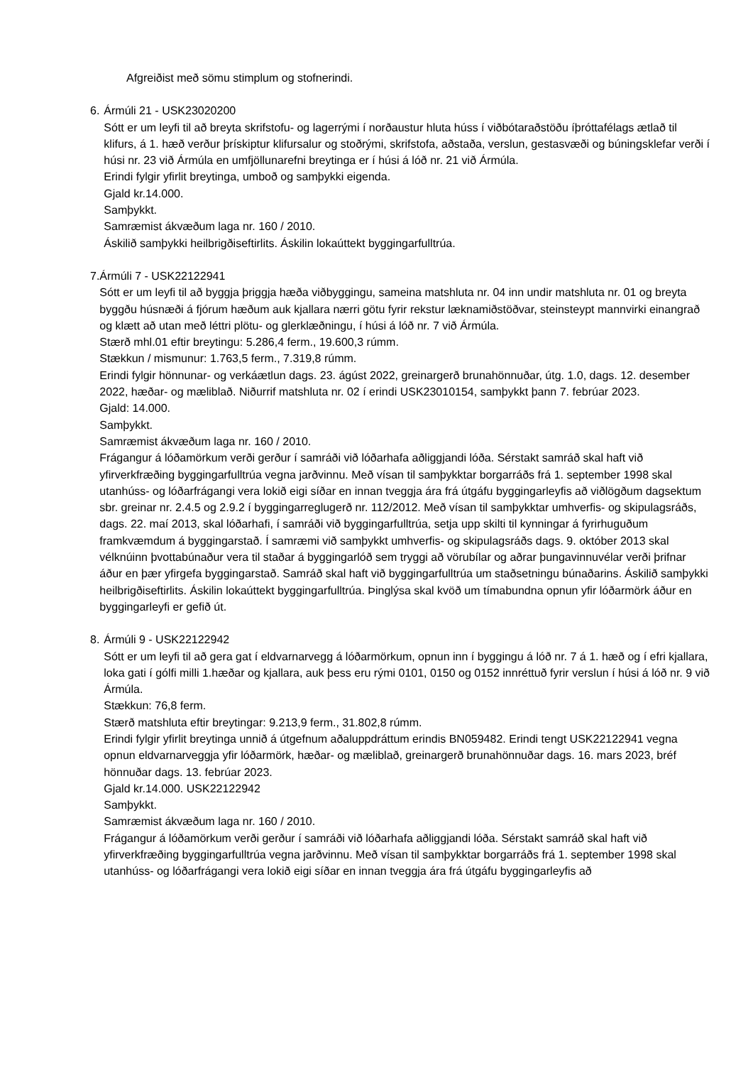Afgreiðist með sömu stimplum og stofnerindi.
6. Ármúli 21 - USK23020200
Sótt er um leyfi til að breyta skrifstofu- og lagerrými í norðaustur hluta húss í viðbótaraðstöðu íþróttafélags ætlað til klifurs, á 1. hæð verður þrískiptur klifursalur og stoðrými, skrifstofa, aðstaða, verslun, gestasvæði og búningsklefar verði í húsi nr. 23 við Ármúla en umfjöllunarefni breytinga er í húsi á lóð nr. 21 við Ármúla.
Erindi fylgir yfirlit breytinga, umboð og samþykki eigenda.
Gjald kr.14.000.
Samþykkt.
Samræmist ákvæðum laga nr. 160 / 2010.
Áskilið samþykki heilbrigðiseftirlits. Áskilin lokaúttekt byggingarfulltrúa.
7. Ármúli 7 - USK22122941
Sótt er um leyfi til að byggja þriggja hæða viðbyggingu, sameina matshluta nr. 04 inn undir matshluta nr. 01 og breyta byggðu húsnæði á fjórum hæðum auk kjallara nærri götu fyrir rekstur læknamiðstöðvar, steinsteypt mannvirki einangrað og klætt að utan með léttri plötu- og glerklæðningu, í húsi á lóð nr. 7 við Ármúla.
Stærð mhl.01 eftir breytingu: 5.286,4 ferm., 19.600,3 rúmm.
Stækkun / mismunur: 1.763,5 ferm., 7.319,8 rúmm.
Erindi fylgir hönnunar- og verkáætlun dags. 23. ágúst 2022, greinargerð brunahönnuðar, útg. 1.0, dags. 12. desember 2022, hæðar- og mæliblað. Niðurrif matshluta nr. 02 í erindi USK23010154, samþykkt þann 7. febrúar 2023.
Gjald: 14.000.
Samþykkt.
Samræmist ákvæðum laga nr. 160 / 2010.
Frágangur á lóðamörkum verði gerður í samráði við lóðarhafa aðliggjandi lóða. Sérstakt samráð skal haft við yfirverkfræðing byggingarfulltrúa vegna jarðvinnu. Með vísan til samþykktar borgarráðs frá 1. september 1998 skal utanhúss- og lóðarfrágangi vera lokið eigi síðar en innan tveggja ára frá útgáfu byggingarleyfis að viðlögðum dagsektum sbr. greinar nr. 2.4.5 og 2.9.2 í byggingarreglugerð nr. 112/2012. Með vísan til samþykktar umhverfis- og skipulagsráðs, dags. 22. maí 2013, skal lóðarhafi, í samráði við byggingarfulltrúa, setja upp skilti til kynningar á fyrirhuguðum framkvæmdum á byggingarstað. Í samræmi við samþykkt umhverfis- og skipulagsráðs dags. 9. október 2013 skal vélknúinn þvottabúnaður vera til staðar á byggingarlóð sem tryggi að vörubílar og aðrar þungavinnuvélar verði þrifnar áður en þær yfirgefa byggingarstað. Samráð skal haft við byggingarfulltrúa um staðsetningu búnaðarins. Áskilið samþykki heilbrigðiseftirlits. Áskilin lokaúttekt byggingarfulltrúa. Þinglýsa skal kvöð um tímabundna opnun yfir lóðarmörk áður en byggingarleyfi er gefið út.
8. Ármúli 9 - USK22122942
Sótt er um leyfi til að gera gat í eldvarnarvegg á lóðarmörkum, opnun inn í byggingu á lóð nr. 7 á 1. hæð og í efri kjallara, loka gati í gólfi milli 1.hæðar og kjallara, auk þess eru rými 0101, 0150 og 0152 innréttuð fyrir verslun í húsi á lóð nr. 9 við Ármúla.
Stækkun: 76,8 ferm.
Stærð matshluta eftir breytingar: 9.213,9 ferm., 31.802,8 rúmm.
Erindi fylgir yfirlit breytinga unnið á útgefnum aðaluppdráttum erindis BN059482. Erindi tengt USK22122941 vegna opnun eldvarnarveggja yfir lóðarmörk, hæðar- og mæliblað, greinargerð brunahönnuðar dags. 16. mars 2023, bréf hönnuðar dags. 13. febrúar 2023.
Gjald kr.14.000. USK22122942
Samþykkt.
Samræmist ákvæðum laga nr. 160 / 2010.
Frágangur á lóðamörkum verði gerður í samráði við lóðarhafa aðliggjandi lóða. Sérstakt samráð skal haft við yfirverkfræðing byggingarfulltrúa vegna jarðvinnu. Með vísan til samþykktar borgarráðs frá 1. september 1998 skal utanhúss- og lóðarfrágangi vera lokið eigi síðar en innan tveggja ára frá útgáfu byggingarleyfis að